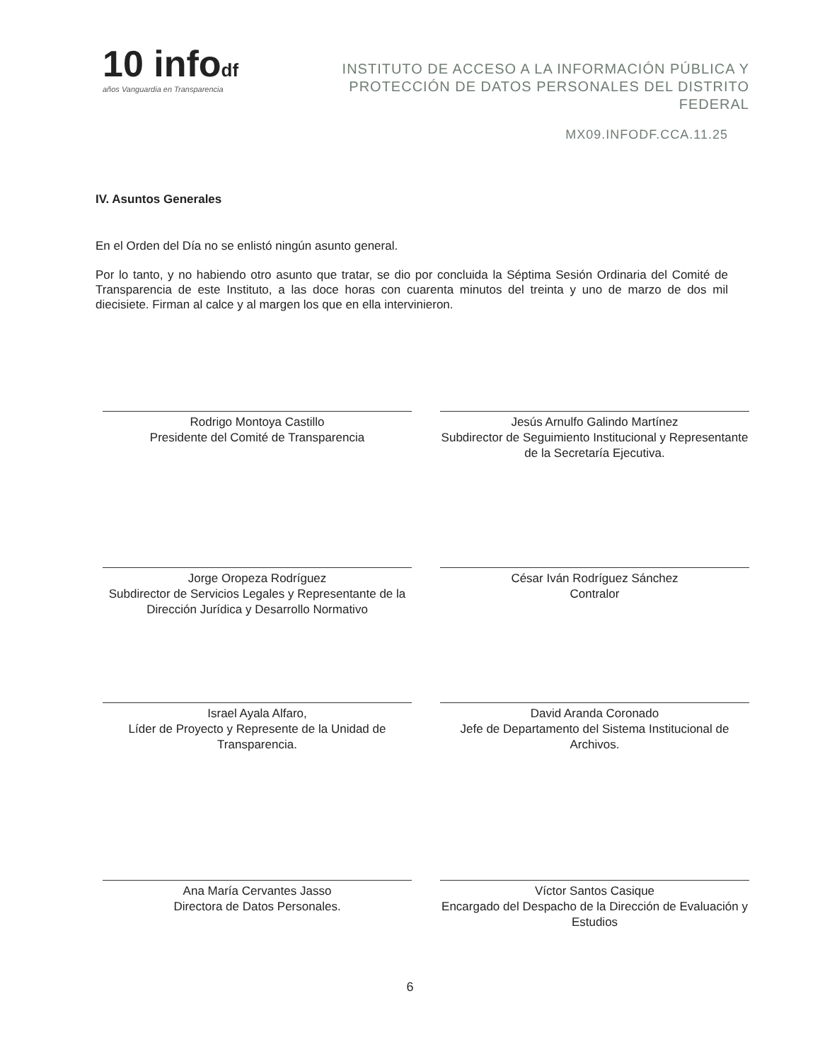10 infodf
años Vanguardia en Transparencia
INSTITUTO DE ACCESO A LA INFORMACIÓN PÚBLICA Y PROTECCIÓN DE DATOS PERSONALES DEL DISTRITO FEDERAL
MX09.INFODF.CCA.11.25
IV. Asuntos Generales
En el Orden del Día no se enlistó ningún asunto general.
Por lo tanto, y no habiendo otro asunto que tratar, se dio por concluida la Séptima Sesión Ordinaria del Comité de Transparencia de este Instituto, a las doce horas con cuarenta minutos del treinta y uno de marzo de dos mil diecisiete. Firman al calce y al margen los que en ella intervinieron.
Rodrigo Montoya Castillo
Presidente del Comité de Transparencia
Jesús Arnulfo Galindo Martínez
Subdirector de Seguimiento Institucional y Representante de la Secretaría Ejecutiva.
Jorge Oropeza Rodríguez
Subdirector de Servicios Legales y Representante de la Dirección Jurídica y Desarrollo Normativo
César Iván Rodríguez Sánchez
Contralor
Israel Ayala Alfaro,
Líder de Proyecto y Represente de la Unidad de Transparencia.
David Aranda Coronado
Jefe de Departamento del Sistema Institucional de Archivos.
Ana María Cervantes Jasso
Directora de Datos Personales.
Víctor Santos Casique
Encargado del Despacho de la Dirección de Evaluación y Estudios
6